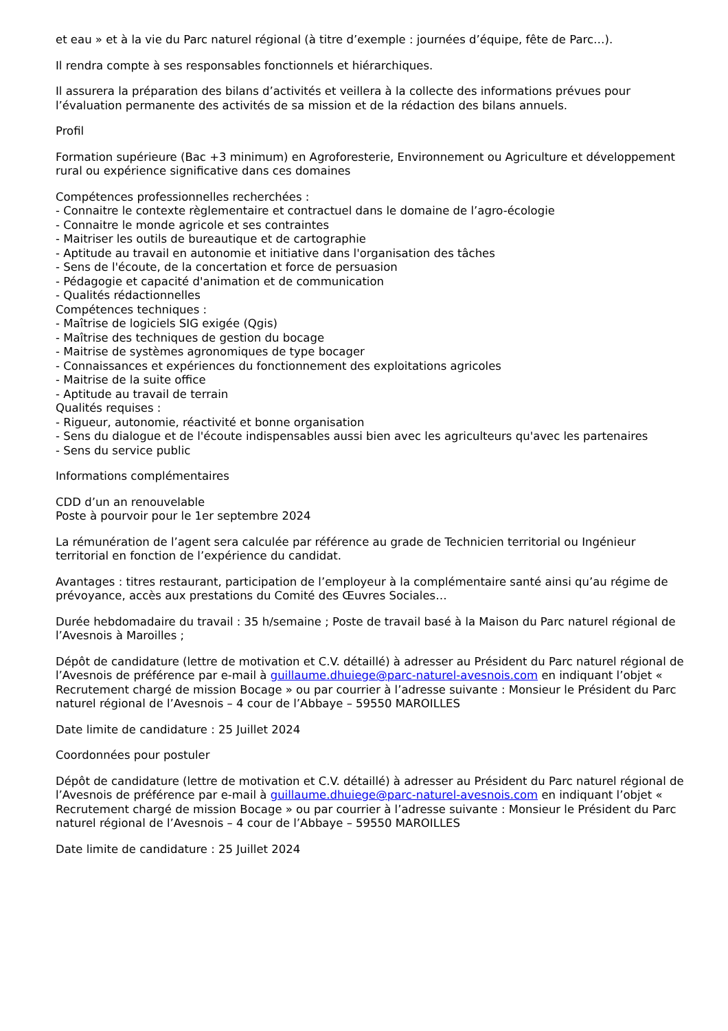et eau » et à la vie du Parc naturel régional (à titre d’exemple : journées d’équipe, fête de Parc…).
Il rendra compte à ses responsables fonctionnels et hiérarchiques.
Il assurera la préparation des bilans d’activités et veillera à la collecte des informations prévues pour l’évaluation permanente des activités de sa mission et de la rédaction des bilans annuels.
Profil
Formation supérieure (Bac +3 minimum) en Agroforesterie, Environnement ou Agriculture et développement rural ou expérience significative dans ces domaines
Compétences professionnelles recherchées :
- Connaitre le contexte règlementaire et contractuel dans le domaine de l’agro-écologie
- Connaitre le monde agricole et ses contraintes
- Maitriser les outils de bureautique et de cartographie
- Aptitude au travail en autonomie et initiative dans l'organisation des tâches
- Sens de l'écoute, de la concertation et force de persuasion
- Pédagogie et capacité d'animation et de communication
- Qualités rédactionnelles
Compétences techniques :
- Maîtrise de logiciels SIG exigée (Qgis)
- Maîtrise des techniques de gestion du bocage
- Maitrise de systèmes agronomiques de type bocager
- Connaissances et expériences du fonctionnement des exploitations agricoles
- Maitrise de la suite office
- Aptitude au travail de terrain
Qualités requises :
- Rigueur, autonomie, réactivité et bonne organisation
- Sens du dialogue et de l'écoute indispensables aussi bien avec les agriculteurs qu'avec les partenaires
- Sens du service public
Informations complémentaires
CDD d’un an renouvelable
Poste à pourvoir pour le 1er septembre 2024
La rémunération de l’agent sera calculée par référence au grade de Technicien territorial ou Ingénieur territorial en fonction de l’expérience du candidat.
Avantages : titres restaurant, participation de l’employeur à la complémentaire santé ainsi qu’au régime de prévoyance, accès aux prestations du Comité des Œuvres Sociales…
Durée hebdomadaire du travail : 35 h/semaine ; Poste de travail basé à la Maison du Parc naturel régional de l’Avesnois à Maroilles ;
Dépôt de candidature (lettre de motivation et C.V. détaillé) à adresser au Président du Parc naturel régional de l’Avesnois de préférence par e-mail à guillaume.dhuiege@parc-naturel-avesnois.com en indiquant l’objet « Recrutement chargé de mission Bocage » ou par courrier à l’adresse suivante : Monsieur le Président du Parc naturel régional de l’Avesnois – 4 cour de l’Abbaye – 59550 MAROILLES
Date limite de candidature : 25 Juillet 2024
Coordonnées pour postuler
Dépôt de candidature (lettre de motivation et C.V. détaillé) à adresser au Président du Parc naturel régional de l’Avesnois de préférence par e-mail à guillaume.dhuiege@parc-naturel-avesnois.com en indiquant l’objet « Recrutement chargé de mission Bocage » ou par courrier à l’adresse suivante : Monsieur le Président du Parc naturel régional de l’Avesnois – 4 cour de l’Abbaye – 59550 MAROILLES
Date limite de candidature : 25 Juillet 2024